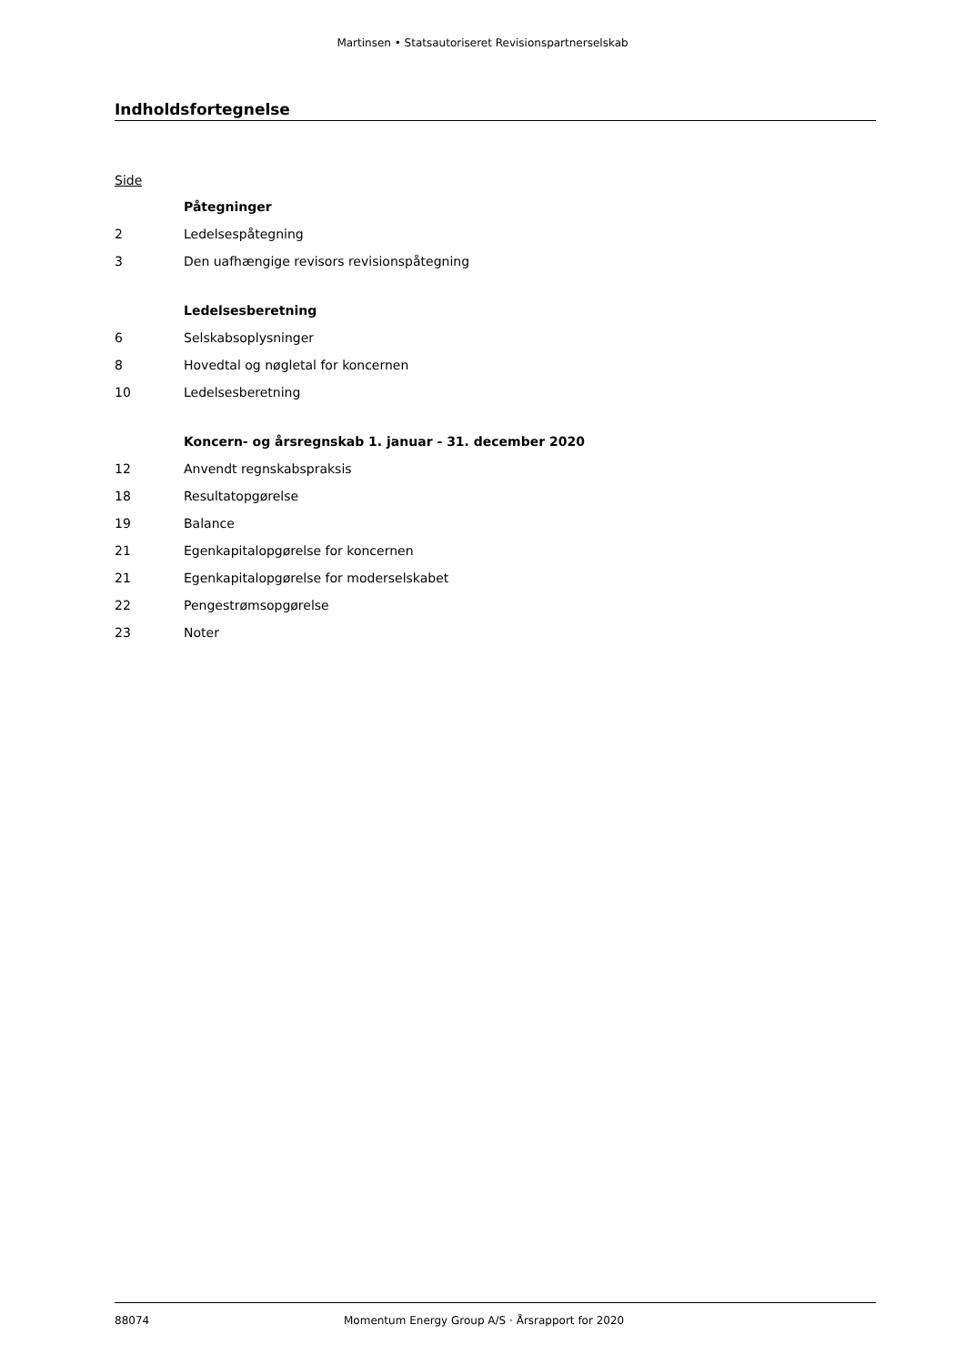Martinsen • Statsautoriseret Revisionspartnerselskab
Indholdsfortegnelse
Side
| | Påtegninger |
| 2 | Ledelsespåtegning |
| 3 | Den uafhængige revisors revisionspåtegning |
| | Ledelsesberetning |
| 6 | Selskabsoplysninger |
| 8 | Hovedtal og nøgletal for koncernen |
| 10 | Ledelsesberetning |
| | Koncern- og årsregnskab 1. januar - 31. december 2020 |
| 12 | Anvendt regnskabspraksis |
| 18 | Resultatopgørelse |
| 19 | Balance |
| 21 | Egenkapitalopgørelse for koncernen |
| 21 | Egenkapitalopgørelse for moderselskabet |
| 22 | Pengestrømsopgørelse |
| 23 | Noter |
88074 Momentum Energy Group A/S · Årsrapport for 2020